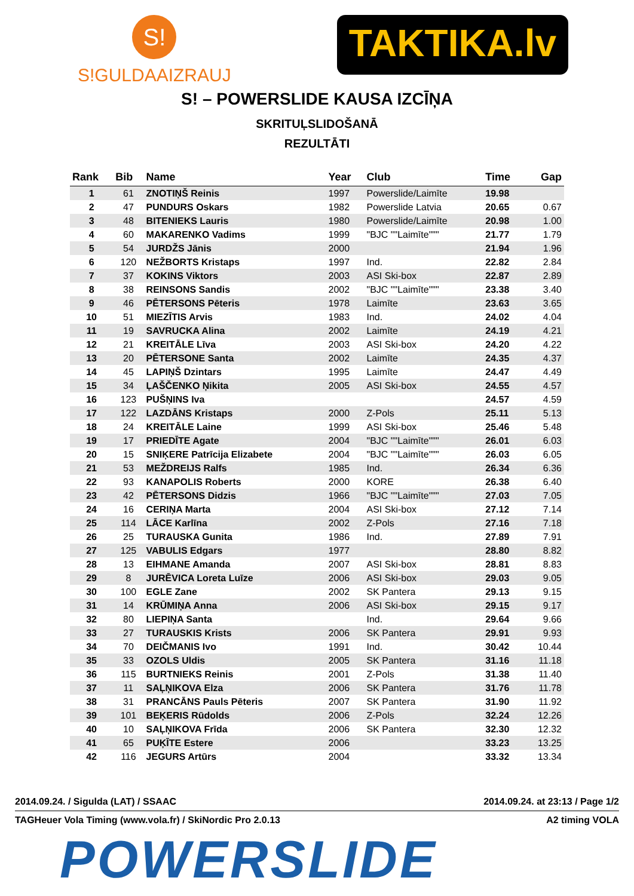S!
S!GULDAAIZRAUJ
TAKTIKA.lv
S! – POWERSLIDE KAUSA IZCĪŅA
SKRITUĻSLIDOŠANĀ
REZULTĀTI
| Rank | Bib | Name | Year | Club | Time | Gap |
| --- | --- | --- | --- | --- | --- | --- |
| 1 | 61 | ZNOTIŅŠ Reinis | 1997 | Powerslide/Laimīte | 19.98 | |
| 2 | 47 | PUNDURS Oskars | 1982 | Powerslide Latvia | 20.65 | 0.67 |
| 3 | 48 | BITENIEKS Lauris | 1980 | Powerslide/Laimīte | 20.98 | 1.00 |
| 4 | 60 | MAKARENKO Vadims | 1999 | "BJC ""Laimīte""" | 21.77 | 1.79 |
| 5 | 54 | JURDŽS Jānis | 2000 | | 21.94 | 1.96 |
| 6 | 120 | NEŽBORTS Kristaps | 1997 | Ind. | 22.82 | 2.84 |
| 7 | 37 | KOKINS Viktors | 2003 | ASI Ski-box | 22.87 | 2.89 |
| 8 | 38 | REINSONS Sandis | 2002 | "BJC ""Laimīte""" | 23.38 | 3.40 |
| 9 | 46 | PĒTERSONS Pēteris | 1978 | Laimīte | 23.63 | 3.65 |
| 10 | 51 | MIEZĪTIS Arvis | 1983 | Ind. | 24.02 | 4.04 |
| 11 | 19 | SAVRUCKA Alina | 2002 | Laimīte | 24.19 | 4.21 |
| 12 | 21 | KREITĀLE Līva | 2003 | ASI Ski-box | 24.20 | 4.22 |
| 13 | 20 | PĒTERSONE Santa | 2002 | Laimīte | 24.35 | 4.37 |
| 14 | 45 | LAPIŅŠ Dzintars | 1995 | Laimīte | 24.47 | 4.49 |
| 15 | 34 | ĻAŠČENKO Ņikita | 2005 | ASI Ski-box | 24.55 | 4.57 |
| 16 | 123 | PUŠŅINS Iva | | | 24.57 | 4.59 |
| 17 | 122 | LAZDĀNS Kristaps | 2000 | Z-Pols | 25.11 | 5.13 |
| 18 | 24 | KREITĀLE Laine | 1999 | ASI Ski-box | 25.46 | 5.48 |
| 19 | 17 | PRIEDĪTE Agate | 2004 | "BJC ""Laimīte""" | 26.01 | 6.03 |
| 20 | 15 | SNIĶERE Patrīcija Elizabete | 2004 | "BJC ""Laimīte""" | 26.03 | 6.05 |
| 21 | 53 | MEŽDREIJS Ralfs | 1985 | Ind. | 26.34 | 6.36 |
| 22 | 93 | KANAPOLIS Roberts | 2000 | KORE | 26.38 | 6.40 |
| 23 | 42 | PĒTERSONS Didzis | 1966 | "BJC ""Laimīte""" | 27.03 | 7.05 |
| 24 | 16 | CERIŅA Marta | 2004 | ASI Ski-box | 27.12 | 7.14 |
| 25 | 114 | LĀCE Karlīna | 2002 | Z-Pols | 27.16 | 7.18 |
| 26 | 25 | TURAUSKA Gunita | 1986 | Ind. | 27.89 | 7.91 |
| 27 | 125 | VABULIS Edgars | 1977 | | 28.80 | 8.82 |
| 28 | 13 | EIHMANE Amanda | 2007 | ASI Ski-box | 28.81 | 8.83 |
| 29 | 8 | JURĒVICA Loreta Luīze | 2006 | ASI Ski-box | 29.03 | 9.05 |
| 30 | 100 | EGLE Zane | 2002 | SK Pantera | 29.13 | 9.15 |
| 31 | 14 | KRŪMIŅA Anna | 2006 | ASI Ski-box | 29.15 | 9.17 |
| 32 | 80 | LIEPIŅA Santa | | Ind. | 29.64 | 9.66 |
| 33 | 27 | TURAUSKIS Krists | 2006 | SK Pantera | 29.91 | 9.93 |
| 34 | 70 | DEIČMANIS Ivo | 1991 | Ind. | 30.42 | 10.44 |
| 35 | 33 | OZOLS Uldis | 2005 | SK Pantera | 31.16 | 11.18 |
| 36 | 115 | BURTNIEKS Reinis | 2001 | Z-Pols | 31.38 | 11.40 |
| 37 | 11 | SAĻŅIKOVA Elza | 2006 | SK Pantera | 31.76 | 11.78 |
| 38 | 31 | PRANCĀNS Pauls Pēteris | 2007 | SK Pantera | 31.90 | 11.92 |
| 39 | 101 | BEĶERIS Rūdolds | 2006 | Z-Pols | 32.24 | 12.26 |
| 40 | 10 | SAĻŅIKOVA Frīda | 2006 | SK Pantera | 32.30 | 12.32 |
| 41 | 65 | PUĶĪTE Estere | 2006 | | 33.23 | 13.25 |
| 42 | 116 | JEGURS Artūrs | 2004 | | 33.32 | 13.34 |
2014.09.24. / Sigulda (LAT) / SSAAC 2014.09.24. at 23:13 / Page 1/2
TAGHeuer Vola Timing (www.vola.fr) / SkiNordic Pro 2.0.13 A2 timing VOLA
POWERSLIDE